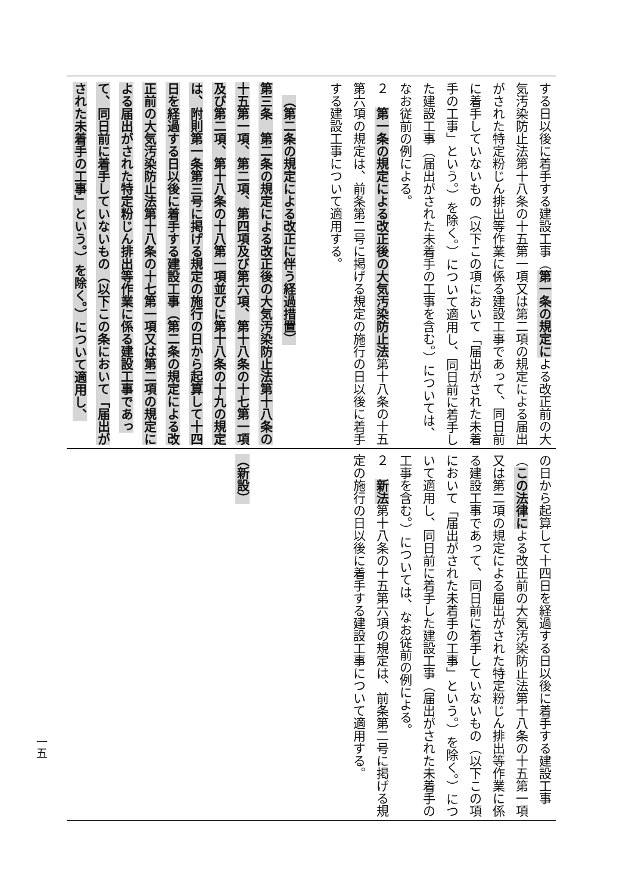する日以後に着手する建設工事（第一条の規定による改正前の大気汚染防止法第十八条の十五第一項又は第二項の規定による届出がされた特定粉じん排出等作業に係る建設工事であって、同日前に着手していないもの（以下この項において「届出がされた未着手の工事」という。）を除く。）について適用し、同日前に着手した建設工事（届出がされた未着手の工事を含む。）については、なお従前の例による。
２　第一条の規定による改正後の大気汚染防止法第十八条の十五第六項の規定は、前条第二号に掲げる規定の施行の日以後に着手する建設工事について適用する。
（第二条の規定による改正に伴う経過措置）
第三条　第二条の規定による改正後の大気汚染防止法第十八条の十五第一項、第二項、第四項及び第六項、第十八条の十七第一項及び第二項、第十八条の十八第一項並びに第十八条の十九の規定は、附則第一条第三号に掲げる規定の施行の日から起算して十四日を経過する日以後に着手する建設工事（第二条の規定による改正前の大気汚染防止法第十八条の十七第一項又は第二項の規定による届出がされた特定粉じん排出等作業に係る建設工事であって、同日前に着手していないもの（以下この条において「届出がされた未着手の工事」という。）を除く。）について適用し、
の日から起算して十四日を経過する日以後に着手する建設工事（この法律による改正前の大気汚染防止法第十八条の十五第一項又は第二項の規定による届出がされた特定粉じん排出等作業に係る建設工事であって、同日前に着手していないもの（以下この項において「届出がされた未着手の工事」という。）を除く。）について適用し、同日前に着手した建設工事（届出がされた未着手の工事を含む。）については、なお従前の例による。
２　新法第十八条の十五第六項の規定は、前条第二号に掲げる規定の施行の日以後に着手する建設工事について適用する。
（新設）
一五